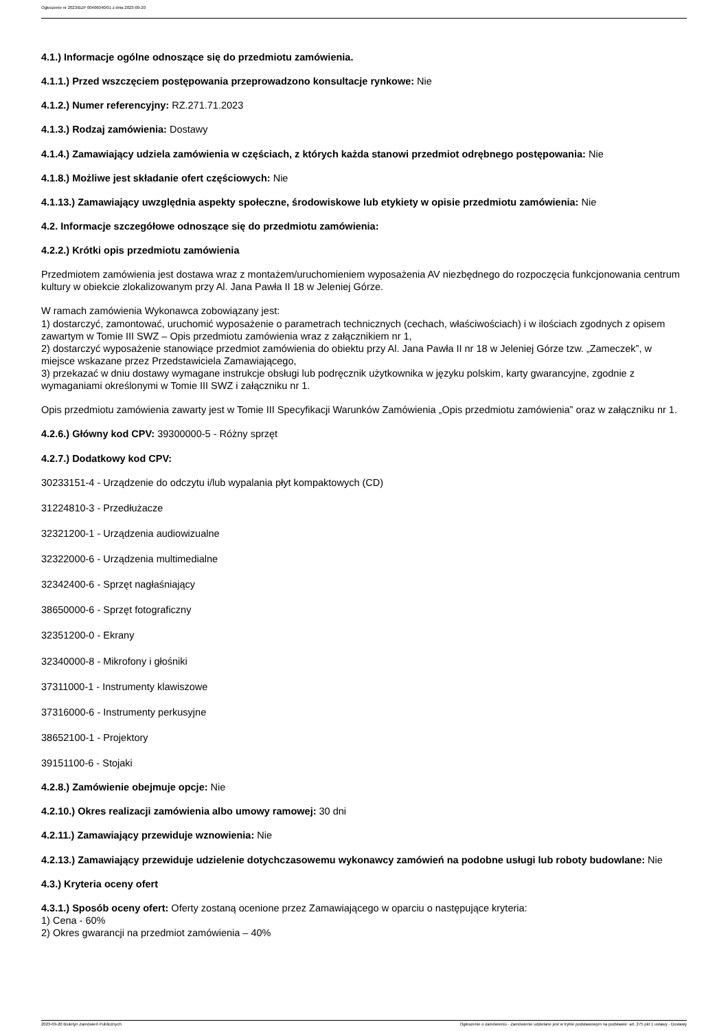Ogłoszenie nr 2023/BZP 00406040/01 z dnia 2023-09-20
4.1.) Informacje ogólne odnoszące się do przedmiotu zamówienia.
4.1.1.) Przed wszczęciem postępowania przeprowadzono konsultacje rynkowe: Nie
4.1.2.) Numer referencyjny: RZ.271.71.2023
4.1.3.) Rodzaj zamówienia: Dostawy
4.1.4.) Zamawiający udziela zamówienia w częściach, z których każda stanowi przedmiot odrębnego postępowania: Nie
4.1.8.) Możliwe jest składanie ofert częściowych: Nie
4.1.13.) Zamawiający uwzględnia aspekty społeczne, środowiskowe lub etykiety w opisie przedmiotu zamówienia: Nie
4.2. Informacje szczegółowe odnoszące się do przedmiotu zamówienia:
4.2.2.) Krótki opis przedmiotu zamówienia
Przedmiotem zamówienia jest dostawa wraz z montażem/uruchomieniem wyposażenia AV niezbędnego do rozpoczęcia funkcjonowania centrum kultury w obiekcie zlokalizowanym przy Al. Jana Pawła II 18 w Jeleniej Górze.
W ramach zamówienia Wykonawca zobowiązany jest:
1) dostarczyć, zamontować, uruchomić wyposażenie o parametrach technicznych (cechach, właściwościach) i w ilościach zgodnych z opisem zawartym w Tomie III SWZ – Opis przedmiotu zamówienia wraz z załącznikiem nr 1,
2) dostarczyć wyposażenie stanowiące przedmiot zamówienia do obiektu przy Al. Jana Pawła II nr 18 w Jeleniej Górze tzw. „Zameczek”, w miejsce wskazane przez Przedstawiciela Zamawiającego,
3) przekazać w dniu dostawy wymagane instrukcje obsługi lub podręcznik użytkownika w języku polskim, karty gwarancyjne, zgodnie z wymaganiami określonymi w Tomie III SWZ i załączniku nr 1.
Opis przedmiotu zamówienia zawarty jest w Tomie III Specyfikacji Warunków Zamówienia „Opis przedmiotu zamówienia” oraz w załączniku nr 1.
4.2.6.) Główny kod CPV: 39300000-5 - Różny sprzęt
4.2.7.) Dodatkowy kod CPV:
30233151-4 - Urządzenie do odczytu i/lub wypalania płyt kompaktowych (CD)
31224810-3 - Przedłużacze
32321200-1 - Urządzenia audiowizualne
32322000-6 - Urządzenia multimedialne
32342400-6 - Sprzęt nagłaśniający
38650000-6 - Sprzęt fotograficzny
32351200-0 - Ekrany
32340000-8 - Mikrofony i głośniki
37311000-1 - Instrumenty klawiszowe
37316000-6 - Instrumenty perkusyjne
38652100-1 - Projektory
39151100-6 - Stojaki
4.2.8.) Zamówienie obejmuje opcje: Nie
4.2.10.) Okres realizacji zamówienia albo umowy ramowej: 30 dni
4.2.11.) Zamawiający przewiduje wznowienia: Nie
4.2.13.) Zamawiający przewiduje udzielenie dotychczasowemu wykonawcy zamówień na podobne usługi lub roboty budowlane: Nie
4.3.) Kryteria oceny ofert
4.3.1.) Sposób oceny ofert: Oferty zostaną ocenione przez Zamawiającego w oparciu o następujące kryteria:
1) Cena - 60%
2) Okres gwarancji na przedmiot zamówienia – 40%
2023-09-20 Biuletyn Zamówień Publicznych Ogłoszenie o zamówieniu - Zamówienie udzielane jest w trybie podstawowym na podstawie: art. 275 pkt 1 ustawy - Dostawy